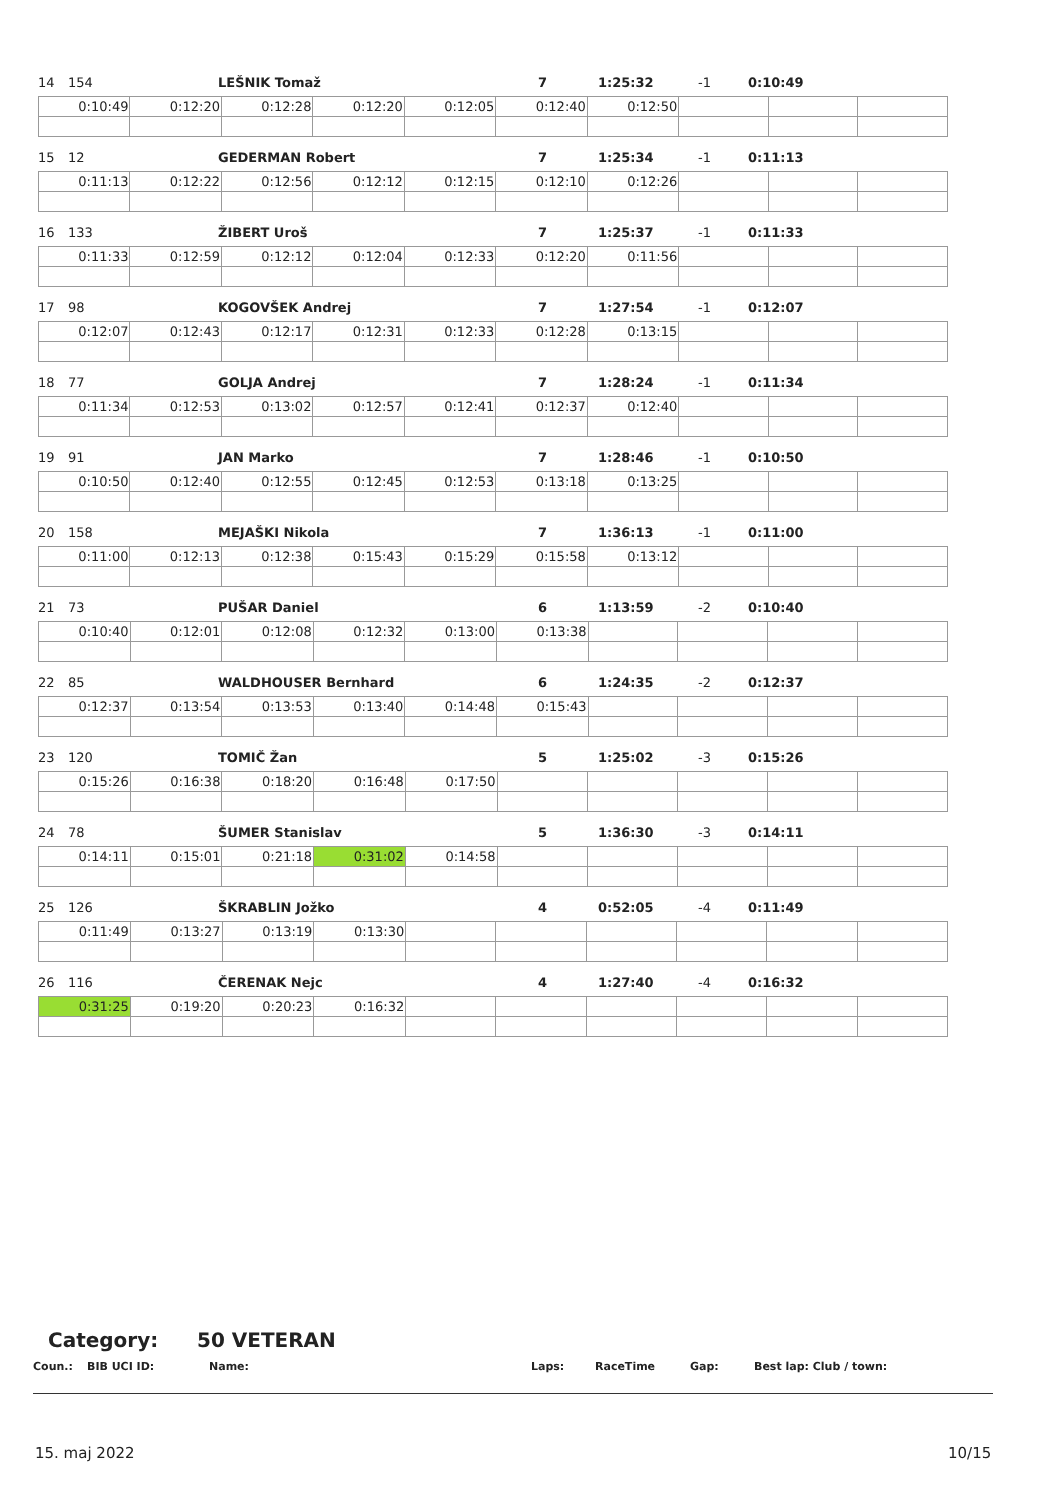14 154 LEŠNIK Tomaž 7 1:25:32 -1 0:10:49
| 0:10:49 | 0:12:20 | 0:12:28 | 0:12:20 | 0:12:05 | 0:12:40 | 0:12:50 | | | |
15 12 GEDERMAN Robert 7 1:25:34 -1 0:11:13
| 0:11:13 | 0:12:22 | 0:12:56 | 0:12:12 | 0:12:15 | 0:12:10 | 0:12:26 | | | |
16 133 ŽIBERT Uroš 7 1:25:37 -1 0:11:33
| 0:11:33 | 0:12:59 | 0:12:12 | 0:12:04 | 0:12:33 | 0:12:20 | 0:11:56 | | | |
17 98 KOGOVŠEK Andrej 7 1:27:54 -1 0:12:07
| 0:12:07 | 0:12:43 | 0:12:17 | 0:12:31 | 0:12:33 | 0:12:28 | 0:13:15 | | | |
18 77 GOLJA Andrej 7 1:28:24 -1 0:11:34
| 0:11:34 | 0:12:53 | 0:13:02 | 0:12:57 | 0:12:41 | 0:12:37 | 0:12:40 | | | |
19 91 JAN Marko 7 1:28:46 -1 0:10:50
| 0:10:50 | 0:12:40 | 0:12:55 | 0:12:45 | 0:12:53 | 0:13:18 | 0:13:25 | | | |
20 158 MEJAŠKI Nikola 7 1:36:13 -1 0:11:00
| 0:11:00 | 0:12:13 | 0:12:38 | 0:15:43 | 0:15:29 | 0:15:58 | 0:13:12 | | | |
21 73 PUŠAR Daniel 6 1:13:59 -2 0:10:40
| 0:10:40 | 0:12:01 | 0:12:08 | 0:12:32 | 0:13:00 | 0:13:38 | | | | |
22 85 WALDHOUSER Bernhard 6 1:24:35 -2 0:12:37
| 0:12:37 | 0:13:54 | 0:13:53 | 0:13:40 | 0:14:48 | 0:15:43 | | | | |
23 120 TOMIČ Žan 5 1:25:02 -3 0:15:26
| 0:15:26 | 0:16:38 | 0:18:20 | 0:16:48 | 0:17:50 | | | | | |
24 78 ŠUMER Stanislav 5 1:36:30 -3 0:14:11
| 0:14:11 | 0:15:01 | 0:21:18 | 0:31:02 | 0:14:58 | | | | | |
25 126 ŠKRABLIN Jožko 4 0:52:05 -4 0:11:49
| 0:11:49 | 0:13:27 | 0:13:19 | 0:13:30 | | | | | | |
26 116 ČERENAK Nejc 4 1:27:40 -4 0:16:32
| 0:31:25 | 0:19:20 | 0:20:23 | 0:16:32 | | | | | | |
Category: 50 VETERAN
Coun.: BIB UCI ID: Name: Laps: RaceTime Gap: Best lap: Club / town:
15. maj 2022 10/15